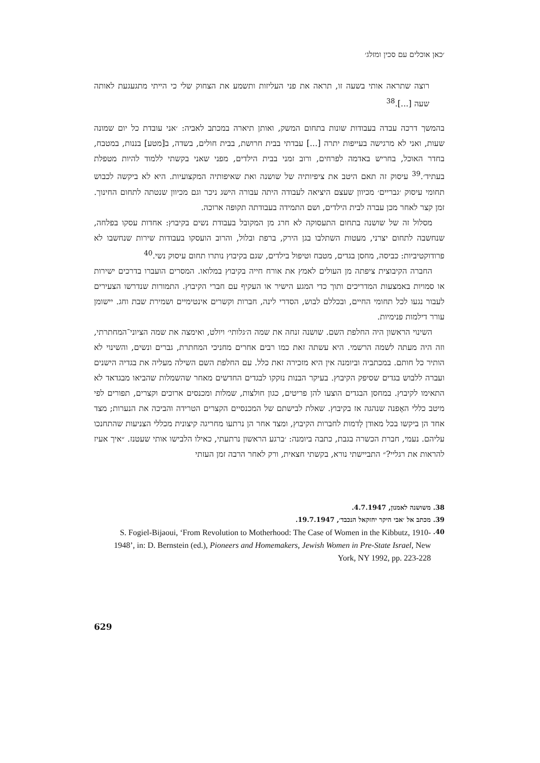׳כאן אוכלים עם סכין ומזלג׳
רוצה שתראה אותי בשעה זו, תראה את פני העליזות ותשמע את הצחוק שלי כי הייתי מתגעגעת לאותה שעה [...].<sup>38</sup>
בהמשך דרכה עבדה בעבודות שונות בתחום המשק, ואותן תיארה במכתב לאביה: ׳אני עובדת כל יום שמונה שעות, ואני לא מרגישה בעייפות יתרה [...] עבדתי בבית חרושת, בבית חולים, בשדה, ב[מטע] בננות, במטבח, בחדר האוכל, בחריש באדמה לפרחים, ורוב זמני בבית הילדים, מפני שאני בקשתי ללמוד להיות מטפלת בעתיד׳.<sup>39</sup> עיסוק זה תאם היטב את ציפיותיה של שושנה ואת שאיפותיה המקצועיות. היא לא ביקשה לכבוש תחומי עיסוק ׳גבריים׳ מכיוון שעצם היציאה לעבודה היתה עבורה הישג ניכר וגם מכיוון שנטתה לתחום החינוך. זמן קצר לאחר מכן עברה לבית הילדים, ושם התמידה בעבודתה תקופה ארוכה.
מסלול זה של שושנה בתחום התעסוקה לא חרג מן המקובל בעבודת נשים בקיבוץ: אחדות עסקו בפלחה, שנחשבה לתחום יצרני, מעטות השתלבו בגן הירק, ברפת ובלול, והרוב הועסקו בעבודות שירות שנחשבו לא פרודוקטיביות: כביסה, מחסן בגדים, מטבח וטיפול בילדים, שגם בקיבוץ נותרו תחום עיסוק נשי.<sup>40</sup>
החברה הקיבוצית ציפתה מן העולים לאמץ את אורח חייה בקיבוץ במלואו. המסרים הועברו בדרכים ישירות או סמויות באמצעות המדריכים ותוך כדי המגע הישיר או העקיף עם חברי הקיבוץ. התמורות שנדרשו הצעירים לעבור נגעו לכל תחומי החיים, ובכללם לבוש, הסדרי לינה, חברות וקשרים אינטימיים ושמירת שבת וחג. יישומן עורר דילמות פנימיות.
השינוי הראשון היה החלפת השם. שושנה זנחה את שמה ה׳גלותי׳ ויולט, ואימצה את שמה הציוני־המחתרתי, וזה היה מעתה לשמה הרשמי. היא עשתה זאת כמו רבים אחרים מחניכי המחתרת, גברים ונשים, והשינוי לא הותיר כל חותם. במכתביה וביומנה אין היא מזכירה זאת כלל. עם החלפת השם השילה מעליה את בגדיה הישנים ועברה ללבוש בגדים שסיפק הקיבוץ. בעיקר הבנות נזקקו לבגדים החדשים מאחר שהשמלות שהביאו מבגדאד לא התאימו לקיבוץ. במחסן הבגדים הוצעו להן פריטים, כגון חולצות, שמלות ומכנסים ארוכים וקצרים, תפורים לפי מיטב כללי האָפנה שנהגה אז בקיבוץ. שאלת לבישתם של המכנסיים הקצרים הטרידה והביכה את הנערות; מצד אחד הן ביקשו בכל מאודן לְדמות לחברות הקיבוץ, ומצד אחר הן נרתעו מחריגה קיצונית מכללי הצניעות שהתחנכו עליהם. נעמי, חברת הכשרה בגבת, כתבה ביומנה: ׳ברגע הראשון נרתעתי, כאילו הלבישו אותי שעטנז. ״איך אעיז להראות את רגליי?״ התביישתי נורא, בקשתי חצאית, ורק לאחר הרבה זמן העזתי
38. משושנה לאמנון, 4.7.1947.
39. מכתב אל ׳אבי היקר יחזקאל הנכבד׳, 19.7.1947.
40. S. Fogiel-Bijaoui, ‘From Revolution to Motherhood: The Case of Women in the Kibbutz, 1910-1948’, in: D. Bernstein (ed.), Pioneers and Homemakers, Jewish Women in Pre-State Israel, New York, NY 1992, pp. 223-228
629